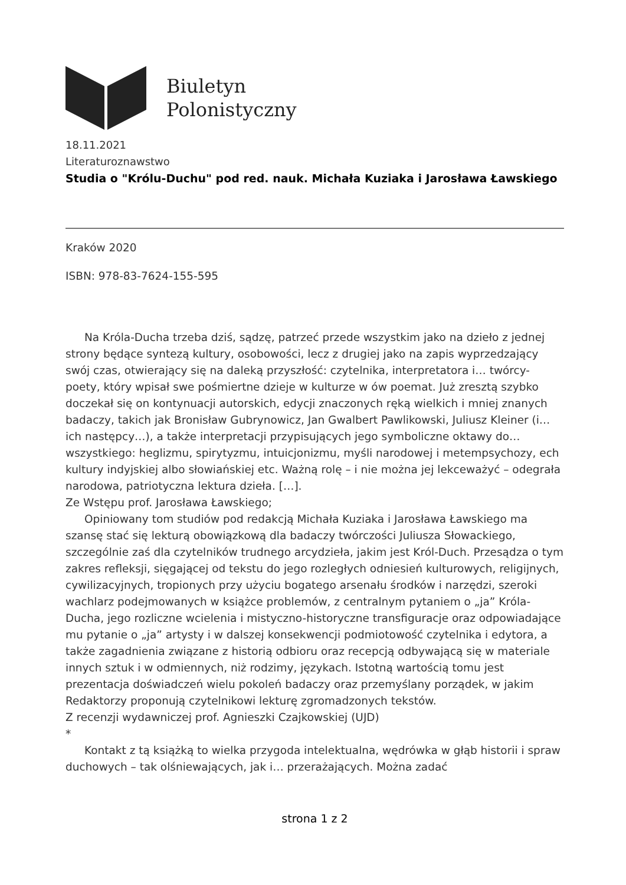Biuletyn
Polonistyczny
18.11.2021
Literaturoznawstwo
Studia o "Królu-Duchu" pod red. nauk. Michała Kuziaka i Jarosława Ławskiego
Kraków 2020
ISBN: 978-83-7624-155-595
Na Króla-Ducha trzeba dziś, sądzę, patrzeć przede wszystkim jako na dzieło z jednej strony będące syntezą kultury, osobowości, lecz z drugiej jako na zapis wyprzedzający swój czas, otwierający się na daleką przyszłość: czytelnika, interpretatora i… twórcy-poety, który wpisał swe pośmiertne dzieje w kulturze w ów poemat. Już zresztą szybko doczekał się on kontynuacji autorskich, edycji znaczonych ręką wielkich i mniej znanych badaczy, takich jak Bronisław Gubrynowicz, Jan Gwalbert Pawlikowski, Juliusz Kleiner (i… ich następcy…), a także interpretacji przypisujących jego symboliczne oktawy do… wszystkiego: heglizmu, spirytyzmu, intuicjonizmu, myśli narodowej i metempsychozy, ech kultury indyjskiej albo słowiańskiej etc. Ważną rolę – i nie można jej lekceważyć – odegrała narodowa, patriotyczna lektura dzieła. […].
Ze Wstępu prof. Jarosława Ławskiego;
Opiniowany tom studiów pod redakcją Michała Kuziaka i Jarosława Ławskiego ma szansę stać się lekturą obowiązkową dla badaczy twórczości Juliusza Słowackiego, szczególnie zaś dla czytelników trudnego arcydzieła, jakim jest Król-Duch. Przesądza o tym zakres refleksji, sięgającej od tekstu do jego rozległych odniesień kulturowych, religijnych, cywilizacyjnych, tropionych przy użyciu bogatego arsenału środków i narzędzi, szeroki wachlarz podejmowanych w książce problemów, z centralnym pytaniem o „ja” Króla-Ducha, jego rozliczne wcielenia i mistyczno-historyczne transfiguracje oraz odpowiadające mu pytanie o „ja” artysty i w dalszej konsekwencji podmiotowość czytelnika i edytora, a także zagadnienia związane z historią odbioru oraz recepcją odbywającą się w materiale innych sztuk i w odmiennych, niż rodzimy, językach. Istotną wartością tomu jest prezentacja doświadczeń wielu pokoleń badaczy oraz przemyślany porządek, w jakim Redaktorzy proponują czytelnikowi lekturę zgromadzonych tekstów.
Z recenzji wydawniczej prof. Agnieszki Czajkowskiej (UJD)
*
Kontakt z tą książką to wielka przygoda intelektualna, wędrówka w głąb historii i spraw duchowych – tak olśniewających, jak i… przerażających. Można zadać
strona 1 z 2